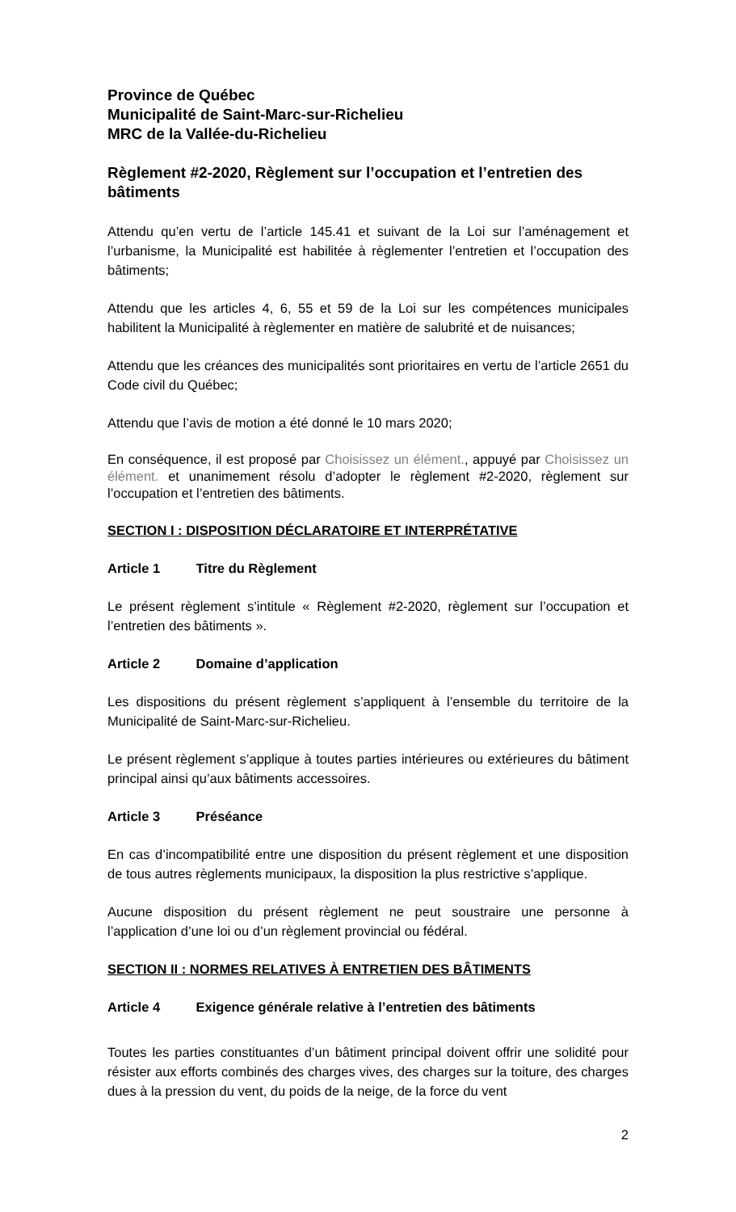Province de Québec
Municipalité de Saint-Marc-sur-Richelieu
MRC de la Vallée-du-Richelieu
Règlement #2-2020, Règlement sur l’occupation et l’entretien des bâtiments
Attendu qu’en vertu de l’article 145.41 et suivant de la Loi sur l’aménagement et l’urbanisme, la Municipalité est habilitée à règlementer l’entretien et l’occupation des bâtiments;
Attendu que les articles 4, 6, 55 et 59 de la Loi sur les compétences municipales habilitent la Municipalité à règlementer en matière de salubrité et de nuisances;
Attendu que les créances des municipalités sont prioritaires en vertu de l’article 2651 du Code civil du Québec;
Attendu que l’avis de motion a été donné le 10 mars 2020;
En conséquence, il est proposé par Choisissez un élément., appuyé par Choisissez un élément. et unanimement résolu d’adopter le règlement #2-2020, règlement sur l’occupation et l’entretien des bâtiments.
SECTION I : DISPOSITION DÉCLARATOIRE ET INTERPRÉTATIVE
Article 1 Titre du Règlement
Le présent règlement s’intitule « Règlement #2-2020, règlement sur l’occupation et l’entretien des bâtiments ».
Article 2 Domaine d’application
Les dispositions du présent règlement s’appliquent à l’ensemble du territoire de la Municipalité de Saint-Marc-sur-Richelieu.
Le présent règlement s’applique à toutes parties intérieures ou extérieures du bâtiment principal ainsi qu’aux bâtiments accessoires.
Article 3 Préséance
En cas d’incompatibilité entre une disposition du présent règlement et une disposition de tous autres règlements municipaux, la disposition la plus restrictive s’applique.
Aucune disposition du présent règlement ne peut soustraire une personne à l’application d’une loi ou d’un règlement provincial ou fédéral.
SECTION II : NORMES RELATIVES À ENTRETIEN DES BÂTIMENTS
Article 4 Exigence générale relative à l’entretien des bâtiments
Toutes les parties constituantes d’un bâtiment principal doivent offrir une solidité pour résister aux efforts combinés des charges vives, des charges sur la toiture, des charges dues à la pression du vent, du poids de la neige, de la force du vent
2